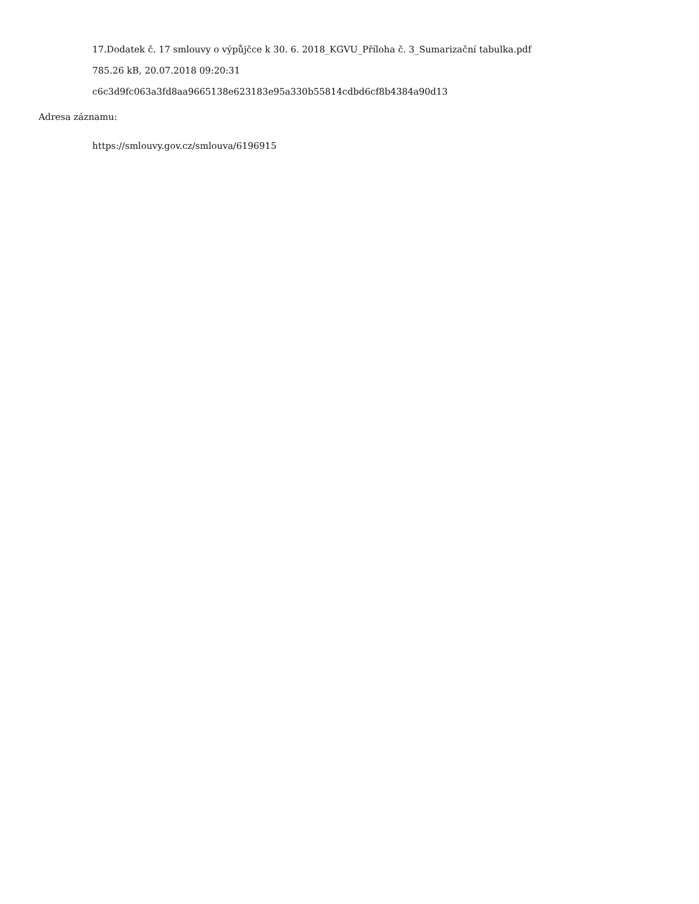17.Dodatek č. 17 smlouvy o výpůjčce k 30. 6. 2018_KGVU_Příloha č. 3_Sumarizační tabulka.pdf
785.26 kB, 20.07.2018 09:20:31
c6c3d9fc063a3fd8aa9665138e623183e95a330b55814cdbd6cf8b4384a90d13
Adresa záznamu:
https://smlouvy.gov.cz/smlouva/6196915